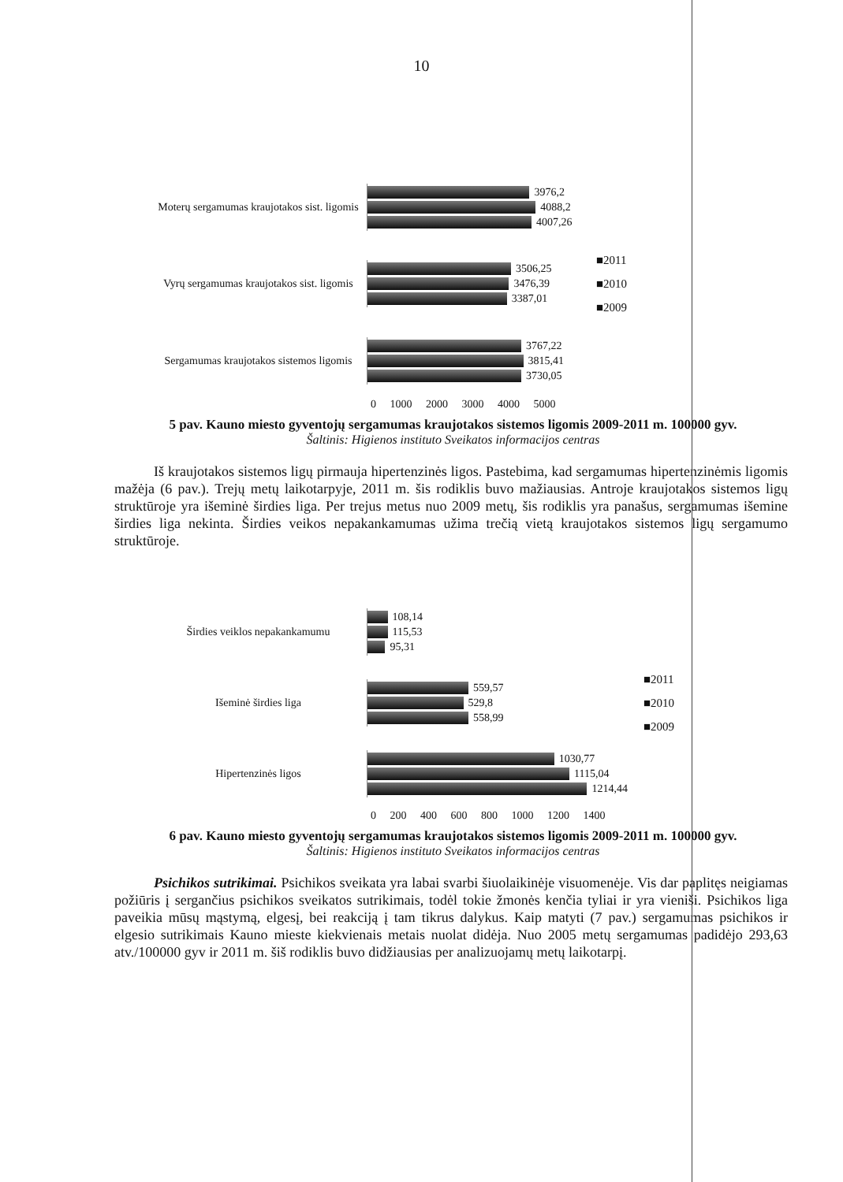10
Moterų sergamumas kraujotakos sist. ligomis
3976,2
4088,2
4007,26
Vyrų sergamumas kraujotakos sist. ligomis
3506,25
3476,39
3387,01
Sergamumas kraujotakos sistemos ligomis
3767,22
3815,41
3730,05
■2011
■2010
■2009
0 1000 2000 3000 4000 5000
5 pav. Kauno miesto gyventojų sergamumas kraujotakos sistemos ligomis 2009-2011 m. 100000 gyv.
Šaltinis: Higienos instituto Sveikatos informacijos centras
Iš kraujotakos sistemos ligų pirmauja hipertenzinės ligos. Pastebima, kad sergamumas hipertenzinėmis ligomis mažėja (6 pav.). Trejų metų laikotarpyje, 2011 m. šis rodiklis buvo mažiausias. Antroje kraujotakos sistemos ligų struktūroje yra išeminė širdies liga. Per trejus metus nuo 2009 metų, šis rodiklis yra panašus, sergamumas išemine širdies liga nekinta. Širdies veikos nepakankamumas užima trečią vietą kraujotakos sistemos ligų sergamumo struktūroje.
Širdies veiklos nepakankamumu
108,14
115,53
95,31
Išeminė širdies liga
559,57
529,8
558,99
Hipertenzinės ligos
1030,77
1115,04
1214,44
■2011
■2010
■2009
0 200 400 600 800 1000 1200 1400
6 pav. Kauno miesto gyventojų sergamumas kraujotakos sistemos ligomis 2009-2011 m. 100000 gyv.
Šaltinis: Higienos instituto Sveikatos informacijos centras
Psichikos sutrikimai. Psichikos sveikata yra labai svarbi šiuolaikinėje visuomenėje. Vis dar paplitęs neigiamas požiūris į sergančius psichikos sveikatos sutrikimais, todėl tokie žmonės kenčia tyliai ir yra vieniši. Psichikos liga paveikia mūsų mąstymą, elgesį, bei reakciją į tam tikrus dalykus. Kaip matyti (7 pav.) sergamumas psichikos ir elgesio sutrikimais Kauno mieste kiekvienais metais nuolat didėja. Nuo 2005 metų sergamumas padidėjo 293,63 atv./100000 gyv ir 2011 m. šiš rodiklis buvo didžiausias per analizuojamų metų laikotarpį.